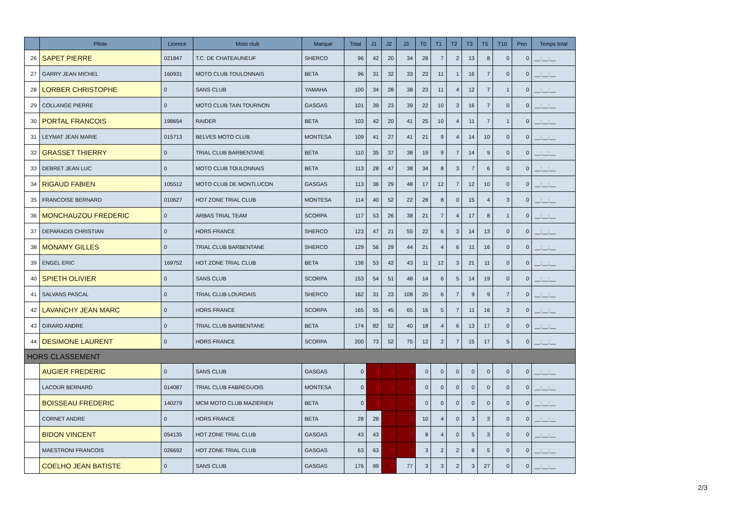| | Pilote | Licence | Moto club | Marque | Total | J1 | J2 | J3 | T0 | T1 | T2 | T3 | T5 | T10 | Pen | Temps total |
| --- | --- | --- | --- | --- | --- | --- | --- | --- | --- | --- | --- | --- | --- | --- | --- | --- |
| 26 | SAPET PIERRE | 021847 | T.C. DE CHATEAUNEUF | SHERCO | 96 | 42 | 20 | 34 | 28 | 7 | 2 | 13 | 8 | 0 | 0 | __:__:__ |
| 27 | GARRY JEAN MICHEL | 160931 | MOTO CLUB TOULONNAIS | BETA | 96 | 31 | 32 | 33 | 23 | 11 | 1 | 16 | 7 | 0 | 0 | __:__:__ |
| 28 | LORBER CHRISTOPHE | 0 | SANS CLUB | YAMAHA | 100 | 34 | 28 | 38 | 23 | 11 | 4 | 12 | 7 | 1 | 0 | __:__:__ |
| 29 | COLLANGE PIERRE | 0 | MOTO CLUB TAIN TOURNON | GASGAS | 101 | 39 | 23 | 39 | 22 | 10 | 3 | 16 | 7 | 0 | 0 | __:__:__ |
| 30 | PORTAL FRANCOIS | 198654 | RAIDER | BETA | 103 | 42 | 20 | 41 | 25 | 10 | 4 | 11 | 7 | 1 | 0 | __:__:__ |
| 31 | LEYMAT JEAN MARIE | 015713 | BELVES MOTO CLUB | MONTESA | 109 | 41 | 27 | 41 | 21 | 9 | 4 | 14 | 10 | 0 | 0 | __:__:__ |
| 32 | GRASSET THIERRY | 0 | TRIAL CLUB BARBENTANE | BETA | 110 | 35 | 37 | 38 | 19 | 9 | 7 | 14 | 9 | 0 | 0 | __:__:__ |
| 33 | DEBRET JEAN LUC | 0 | MOTO CLUB TOULONNAIS | BETA | 113 | 28 | 47 | 38 | 34 | 8 | 3 | 7 | 6 | 0 | 0 | __:__:__ |
| 34 | RIGAUD FABIEN | 105512 | MOTO CLUB DE MONTLUCON | GASGAS | 113 | 36 | 29 | 48 | 17 | 12 | 7 | 12 | 10 | 0 | 0 | __:__:__ |
| 35 | FRANCOISE BERNARD | 010627 | HOT ZONE TRIAL CLUB | MONTESA | 114 | 40 | 52 | 22 | 28 | 8 | 0 | 15 | 4 | 3 | 0 | __:__:__ |
| 36 | MONCHAUZOU FREDERIC | 0 | ARBAS TRIAL TEAM | SCORPA | 117 | 53 | 26 | 38 | 21 | 7 | 4 | 17 | 8 | 1 | 0 | __:__:__ |
| 37 | DEPARADIS CHRISTIAN | 0 | HORS FRANCE | SHERCO | 123 | 47 | 21 | 55 | 22 | 6 | 3 | 14 | 13 | 0 | 0 | __:__:__ |
| 38 | MONAMY GILLES | 0 | TRIAL CLUB BARBENTANE | SHERCO | 129 | 56 | 29 | 44 | 21 | 4 | 6 | 11 | 16 | 0 | 0 | __:__:__ |
| 39 | ENGEL ERIC | 169752 | HOT ZONE TRIAL CLUB | BETA | 138 | 53 | 42 | 43 | 11 | 12 | 3 | 21 | 11 | 0 | 0 | __:__:__ |
| 40 | SPIETH OLIVIER | 0 | SANS CLUB | SCORPA | 153 | 54 | 51 | 48 | 14 | 6 | 5 | 14 | 19 | 0 | 0 | __:__:__ |
| 41 | SALVANS PASCAL | 0 | TRIAL CLUB LOURDAIS | SHERCO | 162 | 31 | 23 | 108 | 20 | 6 | 7 | 9 | 9 | 7 | 0 | __:__:__ |
| 42 | LAVANCHY JEAN MARC | 0 | HORS FRANCE | SCORPA | 165 | 55 | 45 | 65 | 16 | 5 | 7 | 11 | 16 | 3 | 0 | __:__:__ |
| 43 | GIRARD ANDRE | 0 | TRIAL CLUB BARBENTANE | BETA | 174 | 82 | 52 | 40 | 18 | 4 | 6 | 13 | 17 | 0 | 0 | __:__:__ |
| 44 | DESIMONE LAURENT | 0 | HORS FRANCE | SCORPA | 200 | 73 | 52 | 75 | 12 | 2 | 7 | 15 | 17 | 5 | 0 | __:__:__ |
| HORS CLASSEMENT | | | | | | | | | | | | | | | | |
| | AUGIER FREDERIC | 0 | SANS CLUB | GASGAS | 0 | 0 | 0 | 0 | 0 | 0 | 0 | 0 | 0 | 0 | 0 | __:__:__ |
| | LACOUR BERNARD | 014087 | TRIAL CLUB FABREGUOIS | MONTESA | 0 | 0 | 0 | 0 | 0 | 0 | 0 | 0 | 0 | 0 | 0 | __:__:__ |
| | BOISSEAU FREDERIC | 140279 | MCM MOTO CLUB MAZIERIEN | BETA | 0 | 0 | 0 | 0 | 0 | 0 | 0 | 0 | 0 | 0 | 0 | __:__:__ |
| | CORNET ANDRE | 0 | HORS FRANCE | BETA | 28 | 28 | 0 | 0 | 10 | 4 | 0 | 3 | 3 | 0 | 0 | __:__:__ |
| | BIDON VINCENT | 054135 | HOT ZONE TRIAL CLUB | GASGAS | 43 | 43 | 0 | 0 | 8 | 4 | 0 | 5 | 3 | 0 | 0 | __:__:__ |
| | MAESTRONI FRANCOIS | 026692 | HOT ZONE TRIAL CLUB | GASGAS | 63 | 63 | 0 | 0 | 3 | 2 | 2 | 8 | 5 | 0 | 0 | __:__:__ |
| | COELHO JEAN BATISTE | 0 | SANS CLUB | GASGAS | 176 | 99 | 0 | 77 | 3 | 3 | 2 | 3 | 27 | 0 | 0 | __:__:__ |
2/3